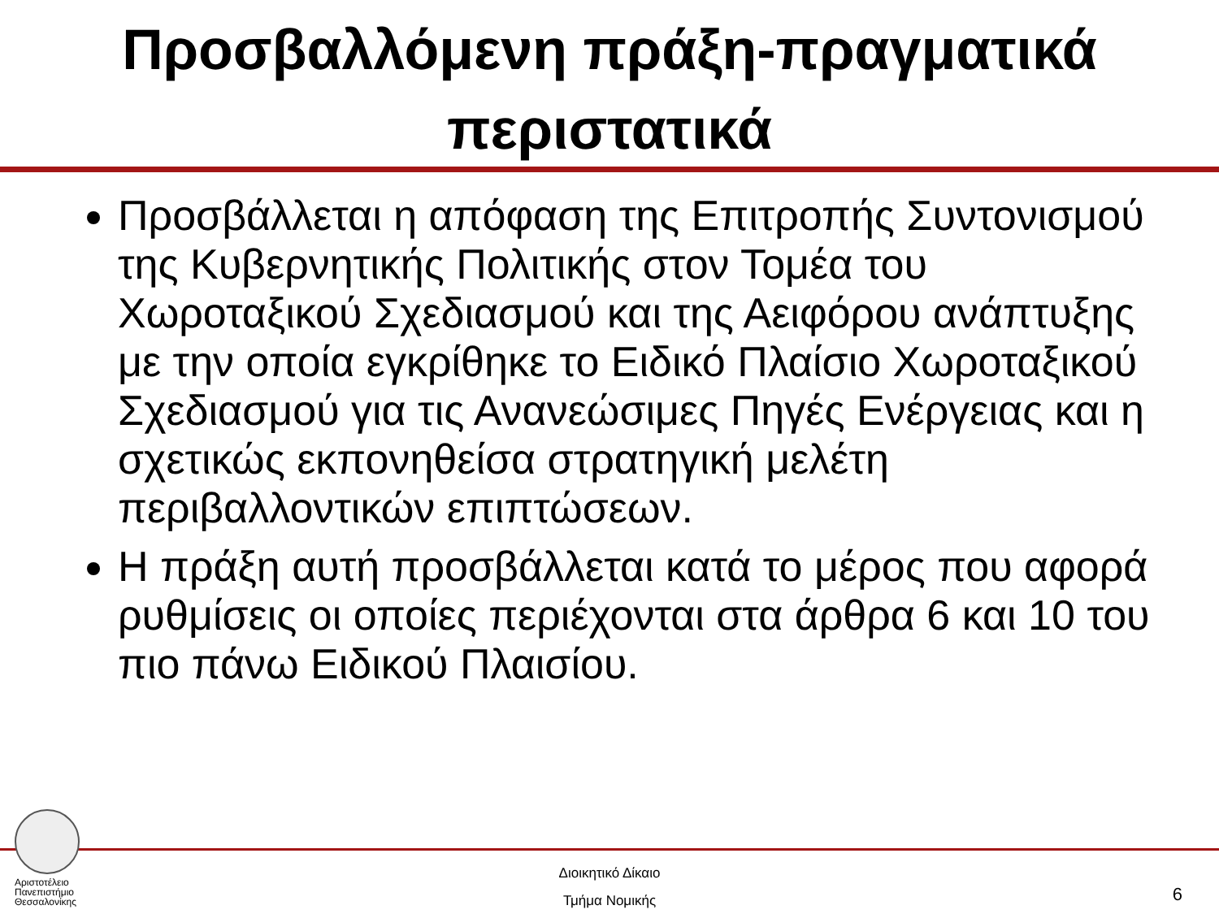Προσβαλλόμενη πράξη-πραγματικά
περιστατικά
Προσβάλλεται η απόφαση της Επιτροπής Συντονισμού της Κυβερνητικής Πολιτικής στον Τομέα του Χωροταξικού Σχεδιασμού και της Αειφόρου ανάπτυξης με την οποία εγκρίθηκε το Ειδικό Πλαίσιο Χωροταξικού Σχεδιασμού για τις Ανανεώσιμες Πηγές Ενέργειας και η σχετικώς εκπονηθείσα στρατηγική μελέτη περιβαλλοντικών επιπτώσεων.
Η πράξη αυτή προσβάλλεται κατά το μέρος που αφορά ρυθμίσεις οι οποίες περιέχονται στα άρθρα 6 και 10 του πιο πάνω Ειδικού Πλαισίου.
Αριστοτέλειο
Πανεπιστήμιο
Θεσσαλονίκης
Διοικητικό Δίκαιο
Τμήμα Νομικής
6